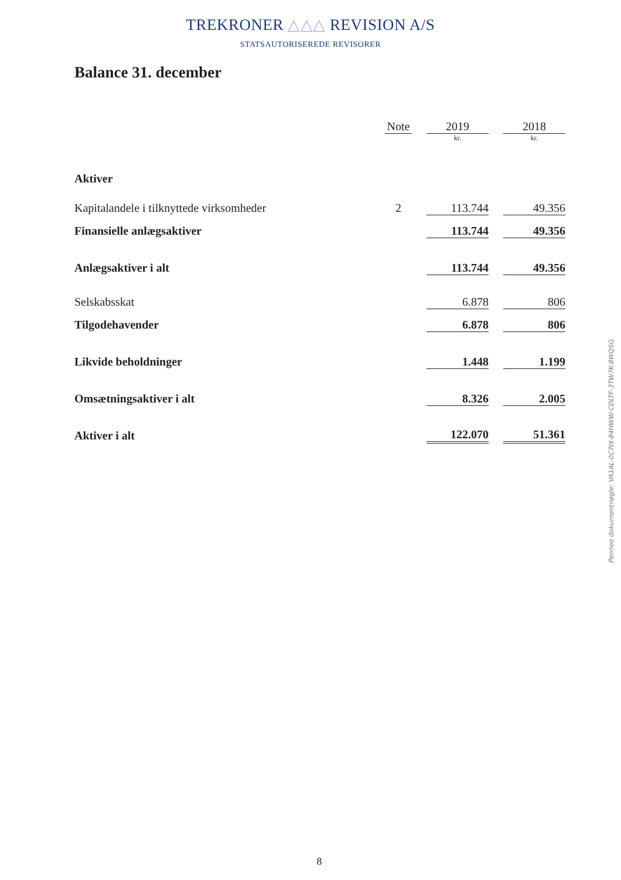TREKRONER △△△ REVISION A/S
STATSAUTORISEREDE REVISORER
Balance 31. december
| | Note | | 2019 | | 2018 |
| | | | kr. | | kr. |
| Aktiver | | | | | |
| Kapitalandele i tilknyttede virksomheder | 2 | | 113.744 | | 49.356 |
| Finansielle anlægsaktiver | | | 113.744 | | 49.356 |
| Anlægsaktiver i alt | | | 113.744 | | 49.356 |
| Selskabsskat | | | 6.878 | | 806 |
| Tilgodehavender | | | 6.878 | | 806 |
| Likvide beholdninger | | | 1.448 | | 1.199 |
| Omsætningsaktiver i alt | | | 8.326 | | 2.005 |
| Aktiver i alt | | | 122.070 | | 51.361 |
Penneo dokumentnøgle: VA1AL-0C7IX-84HWW-CDLTF-3TW7K-8WQSG
8